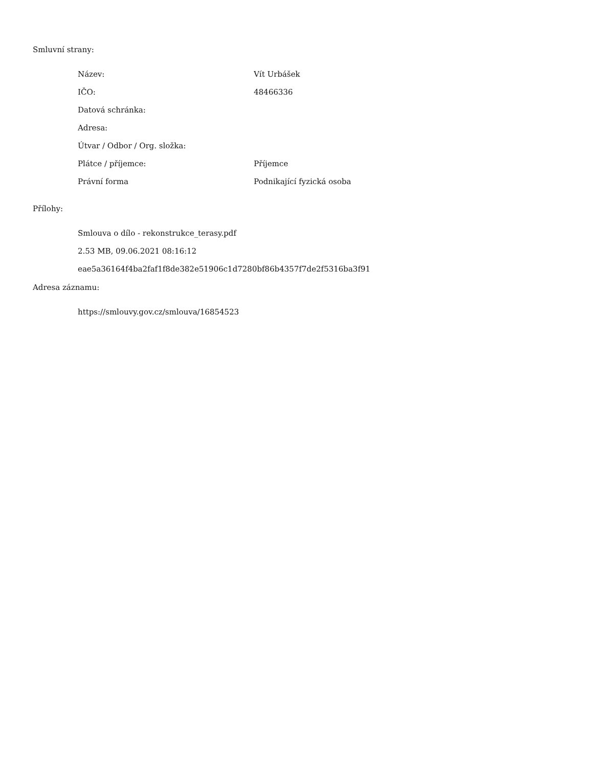Smluvní strany:
| Název: | Vít Urbášek |
| IČO: | 48466336 |
| Datová schránka: | |
| Adresa: | |
| Útvar / Odbor / Org. složka: | |
| Plátce / příjemce: | Příjemce |
| Právní forma | Podnikající fyzická osoba |
Přílohy:
Smlouva o dílo - rekonstrukce_terasy.pdf
2.53 MB, 09.06.2021 08:16:12
eae5a36164f4ba2faf1f8de382e51906c1d7280bf86b4357f7de2f5316ba3f91
Adresa záznamu:
https://smlouvy.gov.cz/smlouva/16854523